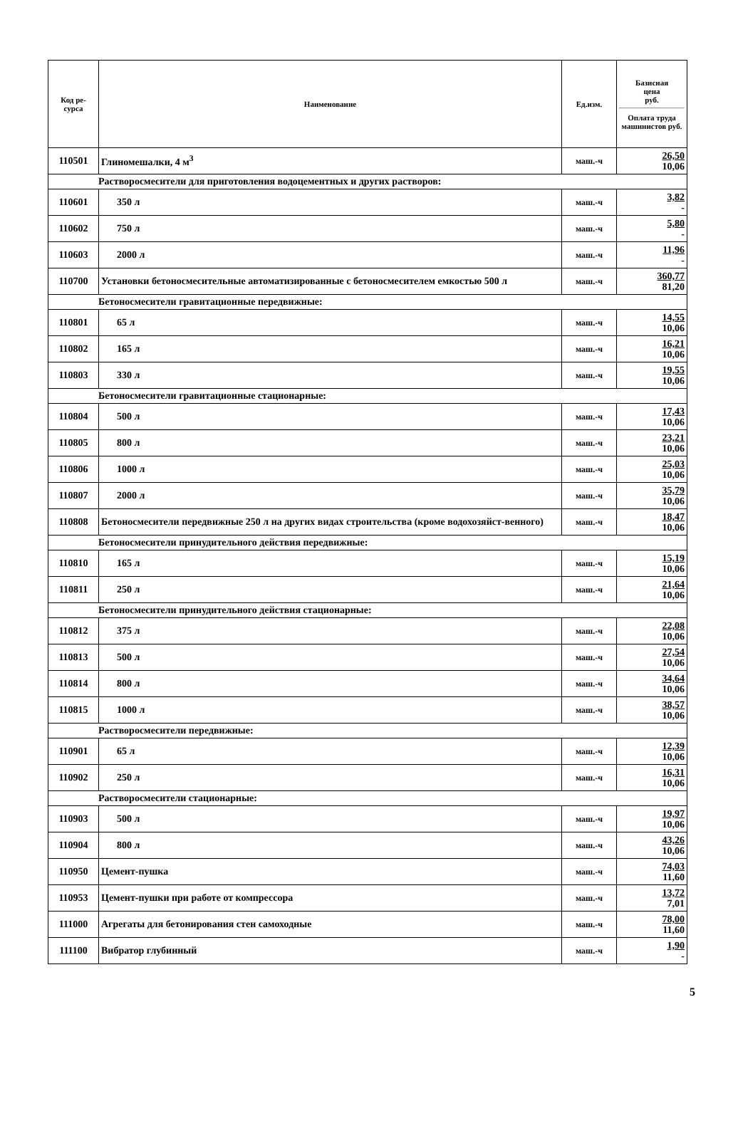| Код ре- сурса | Наименование | Ед.изм. | Базисная цена руб. Оплата труда машинистов руб. |
| --- | --- | --- | --- |
| 110501 | Глиномешалки, 4 м<sup>3</sup> | маш.-ч | 26,50 10,06 |
| Растворосмесители для приготовления водоцементных и других растворов: | | | |
| 110601 | 350 л | маш.-ч | 3,82 - |
| 110602 | 750 л | маш.-ч | 5,80 - |
| 110603 | 2000 л | маш.-ч | 11,96 - |
| 110700 | Установки бетоносмесительные автоматизированные с бетоносмесителем емкостью 500 л | маш.-ч | 360,77 81,20 |
| Бетоносмесители гравитационные передвижные: | | | |
| 110801 | 65 л | маш.-ч | 14,55 10,06 |
| 110802 | 165 л | маш.-ч | 16,21 10,06 |
| 110803 | 330 л | маш.-ч | 19,55 10,06 |
| Бетоносмесители гравитационные стационарные: | | | |
| 110804 | 500 л | маш.-ч | 17,43 10,06 |
| 110805 | 800 л | маш.-ч | 23,21 10,06 |
| 110806 | 1000 л | маш.-ч | 25,03 10,06 |
| 110807 | 2000 л | маш.-ч | 35,79 10,06 |
| 110808 | Бетоносмесители передвижные 250 л на других видах строительства (кроме водохозяйст-венного) | маш.-ч | 18,47 10,06 |
| Бетоносмесители принудительного действия передвижные: | | | |
| 110810 | 165 л | маш.-ч | 15,19 10,06 |
| 110811 | 250 л | маш.-ч | 21,64 10,06 |
| Бетоносмесители принудительного действия стационарные: | | | |
| 110812 | 375 л | маш.-ч | 22,08 10,06 |
| 110813 | 500 л | маш.-ч | 27,54 10,06 |
| 110814 | 800 л | маш.-ч | 34,64 10,06 |
| 110815 | 1000 л | маш.-ч | 38,57 10,06 |
| Растворосмесители передвижные: | | | |
| 110901 | 65 л | маш.-ч | 12,39 10,06 |
| 110902 | 250 л | маш.-ч | 16,31 10,06 |
| Растворосмесители стационарные: | | | |
| 110903 | 500 л | маш.-ч | 19,97 10,06 |
| 110904 | 800 л | маш.-ч | 43,26 10,06 |
| 110950 | Цемент-пушка | маш.-ч | 74,03 11,60 |
| 110953 | Цемент-пушки при работе от компрессора | маш.-ч | 13,72 7,01 |
| 111000 | Агрегаты для бетонирования стен самоходные | маш.-ч | 78,00 11,60 |
| 111100 | Вибратор глубинный | маш.-ч | 1,90 - |
5